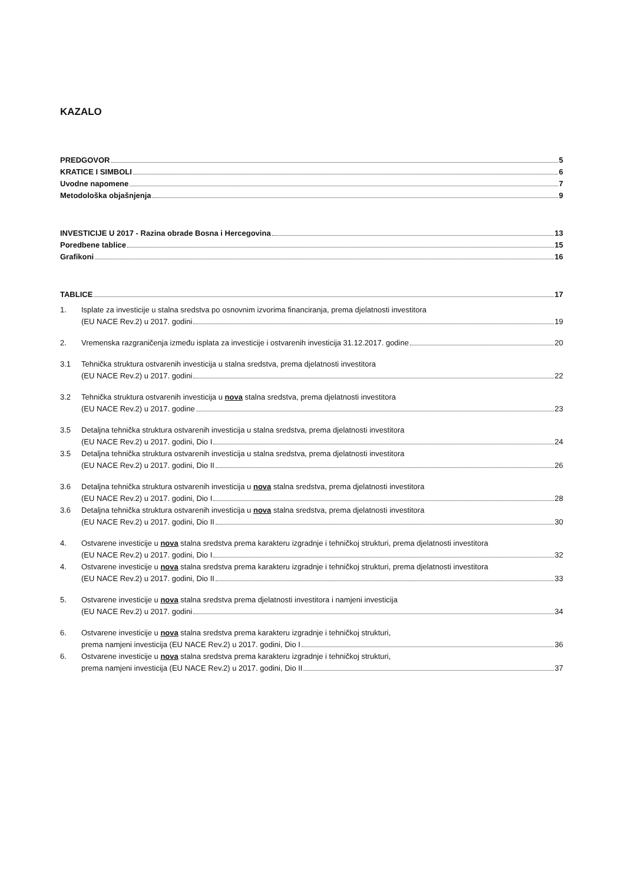KAZALO
PREDGOVOR 5
KRATICE I SIMBOLI 6
Uvodne napomene 7
Metodološka objašnjenja 9
INVESTICIJE U 2017 - Razina obrade Bosna i Hercegovina 13
Poredbene tablice 15
Grafikoni 16
TABLICE 17
1. Isplate za investicije u stalna sredstva po osnovnim izvorima financiranja, prema djelatnosti investitora
(EU NACE Rev.2) u 2017. godini 19
2.
Vremenska razgraničenja između isplata za investicije i ostvarenih investicija 31.12.2017. godine 20
3.1 Tehnička struktura ostvarenih investicija u stalna sredstva, prema djelatnosti investitora
(EU NACE Rev.2) u 2017. godini 22
3.2 Tehnička struktura ostvarenih investicija u nova stalna sredstva, prema djelatnosti investitora
(EU NACE Rev.2) u 2017. godine 23
3.5 Detaljna tehnička struktura ostvarenih investicija u stalna sredstva, prema djelatnosti investitora
(EU NACE Rev.2) u 2017. godini, Dio I 24
3.5 Detaljna tehnička struktura ostvarenih investicija u stalna sredstva, prema djelatnosti investitora
(EU NACE Rev.2) u 2017. godini, Dio II 26
3.6 Detaljna tehnička struktura ostvarenih investicija u nova stalna sredstva, prema djelatnosti investitora
(EU NACE Rev.2) u 2017. godini, Dio I 28
3.6 Detaljna tehnička struktura ostvarenih investicija u nova stalna sredstva, prema djelatnosti investitora
(EU NACE Rev.2) u 2017. godini, Dio II 30
4. Ostvarene investicije u nova stalna sredstva prema karakteru izgradnje i tehničkoj strukturi, prema djelatnosti investitora
(EU NACE Rev.2) u 2017. godini, Dio I 32
4. Ostvarene investicije u nova stalna sredstva prema karakteru izgradnje i tehničkoj strukturi, prema djelatnosti investitora
(EU NACE Rev.2) u 2017. godini, Dio II 33
5. Ostvarene investicije u nova stalna sredstva prema djelatnosti investitora i namjeni investicija
(EU NACE Rev.2) u 2017. godini 34
6. Ostvarene investicije u nova stalna sredstva prema karakteru izgradnje i tehničkoj strukturi,
prema namjeni investicija (EU NACE Rev.2) u 2017. godini, Dio I 36
6. Ostvarene investicije u nova stalna sredstva prema karakteru izgradnje i tehničkoj strukturi,
prema namjeni investicija (EU NACE Rev.2) u 2017. godini, Dio II 37